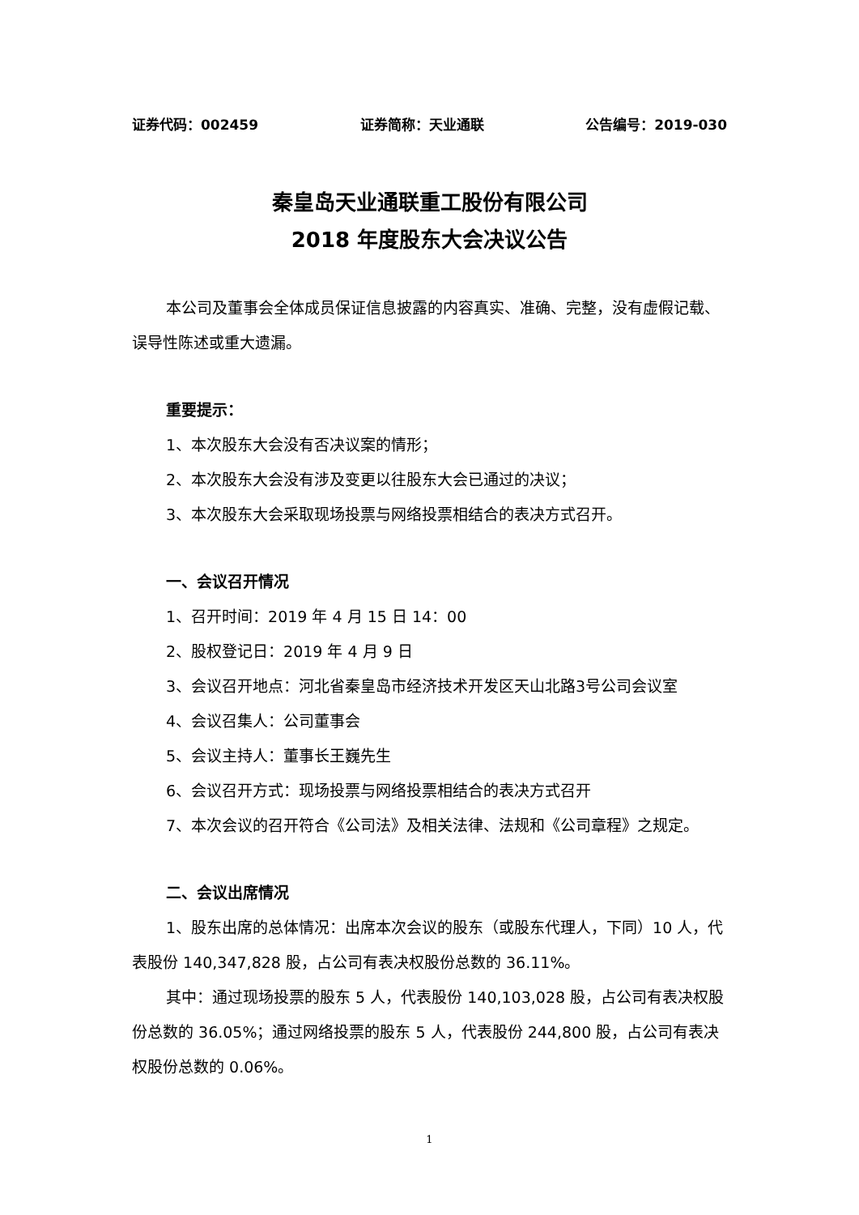证券代码：002459 证券简称：天业通联 公告编号：2019-030
秦皇岛天业通联重工股份有限公司
2018 年度股东大会决议公告
本公司及董事会全体成员保证信息披露的内容真实、准确、完整，没有虚假记载、误导性陈述或重大遗漏。
重要提示：
1、本次股东大会没有否决议案的情形；
2、本次股东大会没有涉及变更以往股东大会已通过的决议；
3、本次股东大会采取现场投票与网络投票相结合的表决方式召开。
一、会议召开情况
1、召开时间：2019 年 4 月 15 日 14：00
2、股权登记日：2019 年 4 月 9 日
3、会议召开地点：河北省秦皇岛市经济技术开发区天山北路3号公司会议室
4、会议召集人：公司董事会
5、会议主持人：董事长王巍先生
6、会议召开方式：现场投票与网络投票相结合的表决方式召开
7、本次会议的召开符合《公司法》及相关法律、法规和《公司章程》之规定。
二、会议出席情况
1、股东出席的总体情况：出席本次会议的股东（或股东代理人，下同）10 人，代表股份 140,347,828 股，占公司有表决权股份总数的 36.11%。
其中：通过现场投票的股东 5 人，代表股份 140,103,028 股，占公司有表决权股份总数的 36.05%；通过网络投票的股东 5 人，代表股份 244,800 股，占公司有表决权股份总数的 0.06%。
1